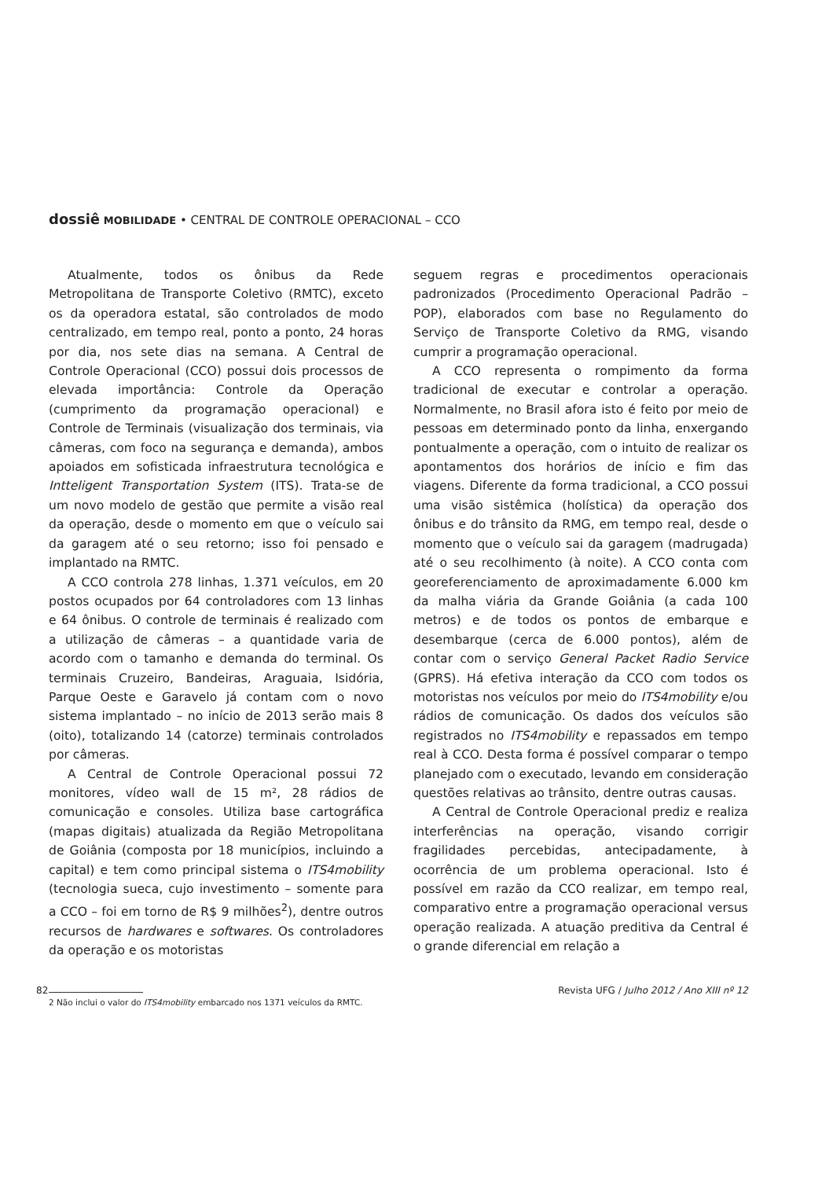dossiê MOBILIDADE • CENTRAL DE CONTROLE OPERACIONAL – CCO
Atualmente, todos os ônibus da Rede Metropolitana de Transporte Coletivo (RMTC), exceto os da operadora estatal, são controlados de modo centralizado, em tempo real, ponto a ponto, 24 horas por dia, nos sete dias na semana. A Central de Controle Operacional (CCO) possui dois processos de elevada importância: Controle da Operação (cumprimento da programação operacional) e Controle de Terminais (visualização dos terminais, via câmeras, com foco na segurança e demanda), ambos apoiados em sofisticada infraestrutura tecnológica e Intteligent Transportation System (ITS). Trata-se de um novo modelo de gestão que permite a visão real da operação, desde o momento em que o veículo sai da garagem até o seu retorno; isso foi pensado e implantado na RMTC.
A CCO controla 278 linhas, 1.371 veículos, em 20 postos ocupados por 64 controladores com 13 linhas e 64 ônibus. O controle de terminais é realizado com a utilização de câmeras – a quantidade varia de acordo com o tamanho e demanda do terminal. Os terminais Cruzeiro, Bandeiras, Araguaia, Isidória, Parque Oeste e Garavelo já contam com o novo sistema implantado – no início de 2013 serão mais 8 (oito), totalizando 14 (catorze) terminais controlados por câmeras.
A Central de Controle Operacional possui 72 monitores, vídeo wall de 15 m², 28 rádios de comunicação e consoles. Utiliza base cartográfica (mapas digitais) atualizada da Região Metropolitana de Goiânia (composta por 18 municípios, incluindo a capital) e tem como principal sistema o ITS4mobility (tecnologia sueca, cujo investimento – somente para a CCO – foi em torno de R$ 9 milhões<sup>2</sup>), dentre outros recursos de hardwares e softwares. Os controladores da operação e os motoristas
2 Não inclui o valor do ITS4mobility embarcado nos 1371 veículos da RMTC.
seguem regras e procedimentos operacionais padronizados (Procedimento Operacional Padrão – POP), elaborados com base no Regulamento do Serviço de Transporte Coletivo da RMG, visando cumprir a programação operacional.
A CCO representa o rompimento da forma tradicional de executar e controlar a operação. Normalmente, no Brasil afora isto é feito por meio de pessoas em determinado ponto da linha, enxergando pontualmente a operação, com o intuito de realizar os apontamentos dos horários de início e fim das viagens. Diferente da forma tradicional, a CCO possui uma visão sistêmica (holística) da operação dos ônibus e do trânsito da RMG, em tempo real, desde o momento que o veículo sai da garagem (madrugada) até o seu recolhimento (à noite). A CCO conta com georeferenciamento de aproximadamente 6.000 km da malha viária da Grande Goiânia (a cada 100 metros) e de todos os pontos de embarque e desembarque (cerca de 6.000 pontos), além de contar com o serviço General Packet Radio Service (GPRS). Há efetiva interação da CCO com todos os motoristas nos veículos por meio do ITS4mobility e/ou rádios de comunicação. Os dados dos veículos são registrados no ITS4mobility e repassados em tempo real à CCO. Desta forma é possível comparar o tempo planejado com o executado, levando em consideração questões relativas ao trânsito, dentre outras causas.
A Central de Controle Operacional prediz e realiza interferências na operação, visando corrigir fragilidades percebidas, antecipadamente, à ocorrência de um problema operacional. Isto é possível em razão da CCO realizar, em tempo real, comparativo entre a programação operacional versus operação realizada. A atuação preditiva da Central é o grande diferencial em relação a
82 Revista UFG / Julho 2012 / Ano XIII nº 12